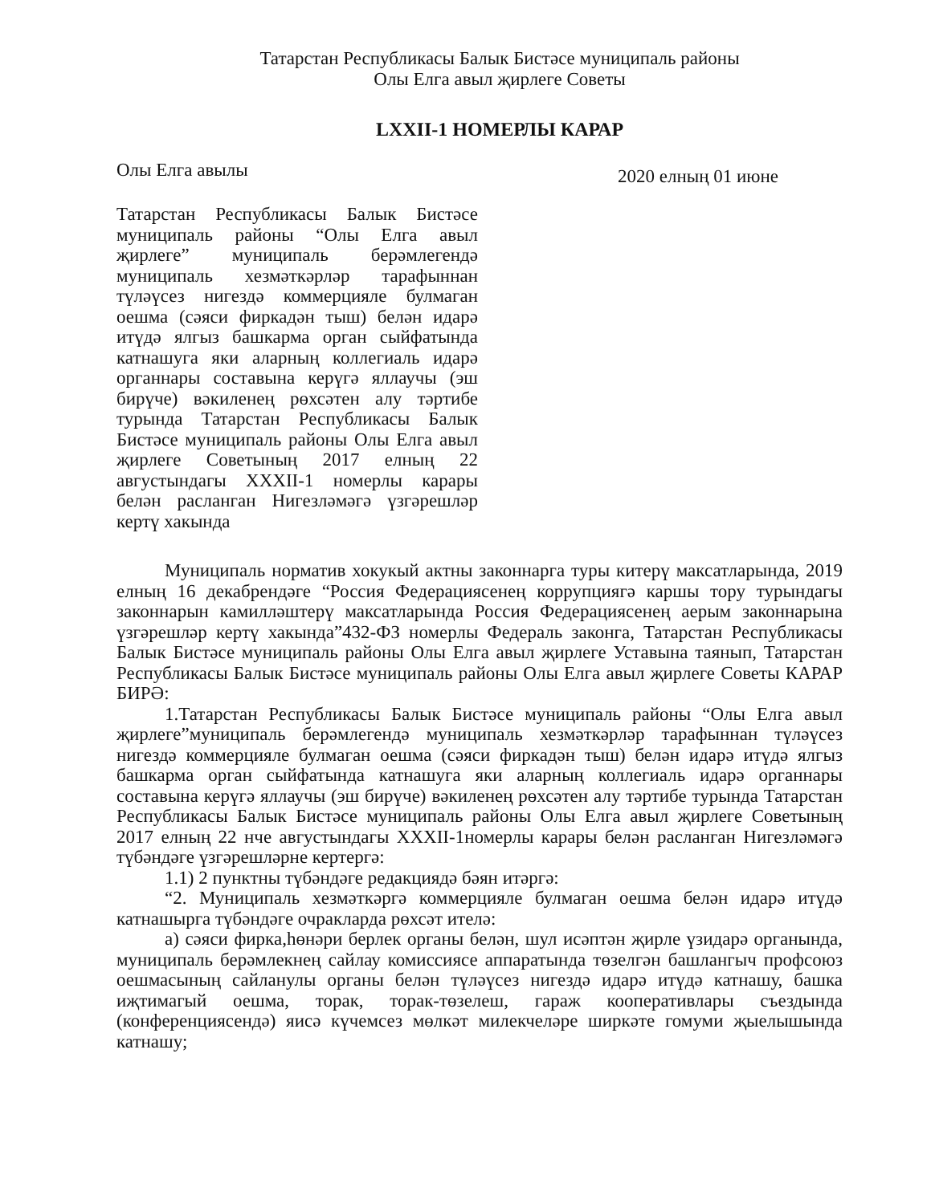Татарстан Республикасы Балык Бистәсе муниципаль районы
Олы Елга авыл җирлеге Советы
LXXII-1 НОМЕРЛЫ КАРАР
Олы Елга авылы 2020 елның 01 июне
Татарстан Республикасы Балык Бистәсе муниципаль районы “Олы Елга авыл җирлеге” муниципаль берәмлегендә муниципаль хезмәткәрләр тарафыннан түләүсез нигездә коммерцияле булмаган оешма (сәяси фиркадән тыш) белән идарә итүдә ялгыз башкарма орган сыйфатында катнашуга яки аларның коллегиаль идарә органнары составына керүгә яллаучы (эш бирүче) вәкиленең рөхсәтен алу тәртибе турында Татарстан Республикасы Балык Бистәсе муниципаль районы Олы Елга авыл җирлеге Советының 2017 елның 22 августындагы XXXII-1 номерлы карары белән расланган Нигезләмәгә үзгәрешләр кертү хакында
Муниципаль норматив хокукый актны законнарга туры китерү максатларында, 2019 елның 16 декабрендәге “Россия Федерациясенең коррупциягә каршы тору турындагы законнарын камилләштерү максатларында Россия Федерациясенең аерым законнарына үзгәрешләр кертү хакында”432-ФЗ номерлы Федераль законга, Татарстан Республикасы Балык Бистәсе муниципаль районы Олы Елга авыл җирлеге Уставына таянып, Татарстан Республикасы Балык Бистәсе муниципаль районы Олы Елга авыл җирлеге Советы КАРАР БИРӘ:
1.Татарстан Республикасы Балык Бистәсе муниципаль районы “Олы Елга авыл җирлеге”муниципаль берәмлегендә муниципаль хезмәткәрләр тарафыннан түләүсез нигездә коммерцияле булмаган оешма (сәяси фиркадән тыш) белән идарә итүдә ялгыз башкарма орган сыйфатында катнашуга яки аларның коллегиаль идарә органнары составына керүгә яллаучы (эш бирүче) вәкиленең рөхсәтен алу тәртибе турында Татарстан Республикасы Балык Бистәсе муниципаль районы Олы Елга авыл җирлеге Советының 2017 елның 22 нче августындагы XXXII-1номерлы карары белән расланган Нигезләмәгә түбәндәге үзгәрешләрне кертергә:
1.1) 2 пунктны түбәндәге редакциядә бәян итәргә:
“2. Муниципаль хезмәткәргә коммерцияле булмаган оешма белән идарә итүдә катнашырга түбәндәге очракларда рөхсәт ителә:
а) сәяси фирка,һөнәри берлек органы белән, шул исәптән җирле үзидарә органында, муниципаль берәмлекнең сайлау комиссиясе аппаратында төзелгән башлангыч профсоюз оешмасының сайланулы органы белән түләүсез нигездә идарә итүдә катнашу, башка иҗтимагый оешма, торак, торак-төзелеш, гараж кооперативлары съездында (конференциясендә) яисә күчемсез мөлкәт милекчеләре ширкәте гомуми җыелышында катнашу;